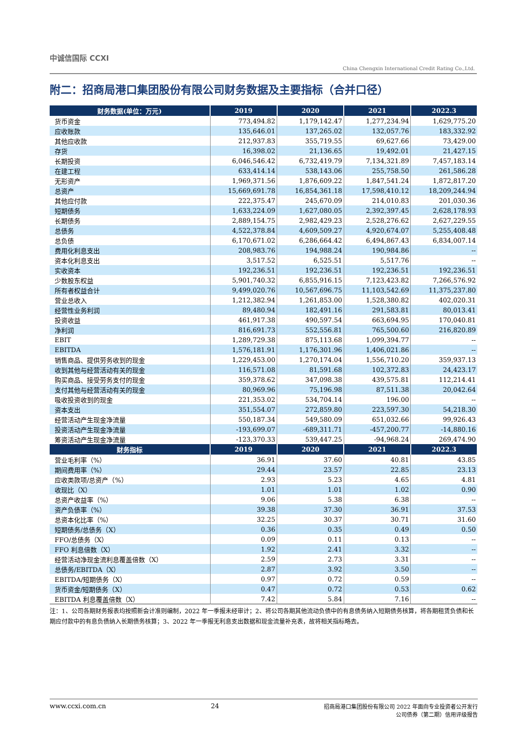中诚信国际 CCXI
China Chengxin International Credit Rating Co.,Ltd.
附二：招商局港口集团股份有限公司财务数据及主要指标（合并口径）
| 财务数据(单位：万元) | 2019 | 2020 | 2021 | 2022.3 |
| --- | --- | --- | --- | --- |
| 货币资金 | 773,494.82 | 1,179,142.47 | 1,277,234.94 | 1,629,775.20 |
| 应收账款 | 135,646.01 | 137,265.02 | 132,057.76 | 183,332.92 |
| 其他应收款 | 212,937.83 | 355,719.55 | 69,627.66 | 73,429.00 |
| 存货 | 16,398.02 | 21,136.65 | 19,492.01 | 21,427.15 |
| 长期投资 | 6,046,546.42 | 6,732,419.79 | 7,134,321.89 | 7,457,183.14 |
| 在建工程 | 633,414.14 | 538,143.06 | 255,758.50 | 261,586.28 |
| 无形资产 | 1,969,371.56 | 1,876,609.22 | 1,847,541.24 | 1,872,817.20 |
| 总资产 | 15,669,691.78 | 16,854,361.18 | 17,598,410.12 | 18,209,244.94 |
| 其他应付款 | 222,375.47 | 245,670.09 | 214,010.83 | 201,030.36 |
| 短期债务 | 1,633,224.09 | 1,627,080.05 | 2,392,397.45 | 2,628,178.93 |
| 长期债务 | 2,889,154.75 | 2,982,429.23 | 2,528,276.62 | 2,627,229.55 |
| 总债务 | 4,522,378.84 | 4,609,509.27 | 4,920,674.07 | 5,255,408.48 |
| 总负债 | 6,170,671.02 | 6,286,664.42 | 6,494,867.43 | 6,834,007.14 |
| 费用化利息支出 | 208,983.76 | 194,988.24 | 190,984.86 | -- |
| 资本化利息支出 | 3,517.52 | 6,525.51 | 5,517.76 | -- |
| 实收资本 | 192,236.51 | 192,236.51 | 192,236.51 | 192,236.51 |
| 少数股东权益 | 5,901,740.32 | 6,855,916.15 | 7,123,423.82 | 7,266,576.92 |
| 所有者权益合计 | 9,499,020.76 | 10,567,696.75 | 11,103,542.69 | 11,375,237.80 |
| 营业总收入 | 1,212,382.94 | 1,261,853.00 | 1,528,380.82 | 402,020.31 |
| 经营性业务利润 | 89,480.94 | 182,491.16 | 291,583.81 | 80,013.41 |
| 投资收益 | 461,917.38 | 490,597.54 | 663,694.95 | 170,040.81 |
| 净利润 | 816,691.73 | 552,556.81 | 765,500.60 | 216,820.89 |
| EBIT | 1,289,729.38 | 875,113.68 | 1,099,394.77 | -- |
| EBITDA | 1,576,181.91 | 1,176,301.96 | 1,406,021.86 | -- |
| 销售商品、提供劳务收到的现金 | 1,229,453.00 | 1,270,174.04 | 1,556,710.20 | 359,937.13 |
| 收到其他与经营活动有关的现金 | 116,571.08 | 81,591.68 | 102,372.83 | 24,423.17 |
| 购买商品、接受劳务支付的现金 | 359,378.62 | 347,098.38 | 439,575.81 | 112,214.41 |
| 支付其他与经营活动有关的现金 | 80,969.96 | 75,196.98 | 87,511.38 | 20,042.64 |
| 吸收投资收到的现金 | 221,353.02 | 534,704.14 | 196.00 | -- |
| 资本支出 | 351,554.07 | 272,859.80 | 223,597.30 | 54,218.30 |
| 经营活动产生现金净流量 | 550,187.34 | 549,580.09 | 651,032.66 | 99,926.43 |
| 投资活动产生现金净流量 | -193,699.07 | -689,311.71 | -457,200.77 | -14,880.16 |
| 筹资活动产生现金净流量 | -123,370.33 | 539,447.25 | -94,968.24 | 269,474.90 |
| 财务指标 | 2019 | 2020 | 2021 | 2022.3 |
| 营业毛利率（%） | 36.91 | 37.60 | 40.81 | 43.85 |
| 期间费用率（%） | 29.44 | 23.57 | 22.85 | 23.13 |
| 应收类款项/总资产（%） | 2.93 | 5.23 | 4.65 | 4.81 |
| 收现比（X） | 1.01 | 1.01 | 1.02 | 0.90 |
| 总资产收益率（%） | 9.06 | 5.38 | 6.38 | -- |
| 资产负债率（%） | 39.38 | 37.30 | 36.91 | 37.53 |
| 总资本化比率（%） | 32.25 | 30.37 | 30.71 | 31.60 |
| 短期债务/总债务（X） | 0.36 | 0.35 | 0.49 | 0.50 |
| FFO/总债务（X） | 0.09 | 0.11 | 0.13 | -- |
| FFO 利息倍数（X） | 1.92 | 2.41 | 3.32 | -- |
| 经营活动净现金流利息覆盖倍数（X） | 2.59 | 2.73 | 3.31 | -- |
| 总债务/EBITDA（X） | 2.87 | 3.92 | 3.50 | -- |
| EBITDA/短期债务（X） | 0.97 | 0.72 | 0.59 | -- |
| 货币资金/短期债务（X） | 0.47 | 0.72 | 0.53 | 0.62 |
| EBITDA 利息覆盖倍数（X） | 7.42 | 5.84 | 7.16 | -- |
注：1、公司各期财务报表均按照新会计准则编制，2022 年一季报未经审计；2、将公司各期其他流动负债中的有息债务纳入短期债务核算，将各期租赁负债和长期应付款中的有息负债纳入长期债务核算；3、2022 年一季报无利息支出数据和现金流量补充表，故将相关指标略去。
www.ccxi.com.cn 24 招商局港口集团股份有限公司 2022 年面向专业投资者公开发行
公司债券（第二期）信用评级报告